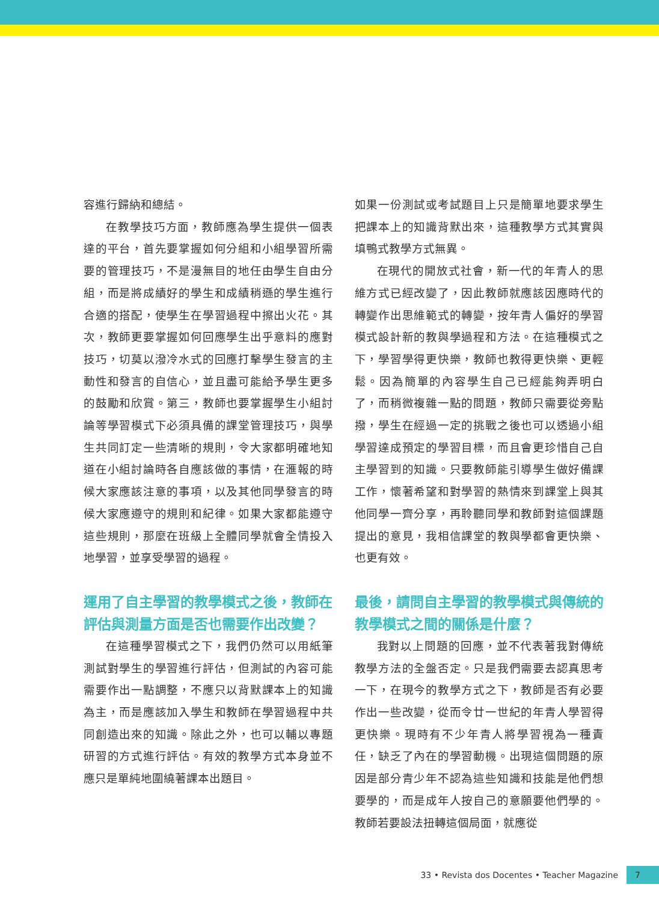容進行歸納和總結。
在教學技巧方面，教師應為學生提供一個表達的平台，首先要掌握如何分組和小組學習所需要的管理技巧，不是漫無目的地任由學生自由分組，而是將成績好的學生和成績稍遜的學生進行合適的搭配，使學生在學習過程中擦出火花。其次，教師更要掌握如何回應學生出乎意料的應對技巧，切莫以潑冷水式的回應打擊學生發言的主動性和發言的自信心，並且盡可能給予學生更多的鼓勵和欣賞。第三，教師也要掌握學生小組討論等學習模式下必須具備的課堂管理技巧，與學生共同訂定一些清晰的規則，令大家都明確地知道在小組討論時各自應該做的事情，在滙報的時候大家應該注意的事項，以及其他同學發言的時候大家應遵守的規則和紀律。如果大家都能遵守這些規則，那麼在班級上全體同學就會全情投入地學習，並享受學習的過程。
運用了自主學習的教學模式之後，教師在評估與測量方面是否也需要作出改變？
在這種學習模式之下，我們仍然可以用紙筆測試對學生的學習進行評估，但測試的內容可能需要作出一點調整，不應只以背默課本上的知識為主，而是應該加入學生和教師在學習過程中共同創造出來的知識。除此之外，也可以輔以專題研習的方式進行評估。有效的教學方式本身並不應只是單純地圍繞著課本出題目。
如果一份測試或考試題目上只是簡單地要求學生把課本上的知識背默出來，這種教學方式其實與填鴨式教學方式無異。
在現代的開放式社會，新一代的年青人的思維方式已經改變了，因此教師就應該因應時代的轉變作出思維範式的轉變，按年青人偏好的學習模式設計新的教與學過程和方法。在這種模式之下，學習學得更快樂，教師也教得更快樂、更輕鬆。因為簡單的內容學生自己已經能夠弄明白了，而稍微複雜一點的問題，教師只需要從旁點撥，學生在經過一定的挑戰之後也可以透過小組學習達成預定的學習目標，而且會更珍惜自己自主學習到的知識。只要教師能引導學生做好備課工作，懷著希望和對學習的熱情來到課堂上與其他同學一齊分享，再聆聽同學和教師對這個課題提出的意見，我相信課堂的教與學都會更快樂、也更有效。
最後，請問自主學習的教學模式與傳統的教學模式之間的關係是什麼？
我對以上問題的回應，並不代表著我對傳統教學方法的全盤否定。只是我們需要去認真思考一下，在現今的教學方式之下，教師是否有必要作出一些改變，從而令廿一世紀的年青人學習得更快樂。現時有不少年青人將學習視為一種責任，缺乏了內在的學習動機。出現這個問題的原因是部分青少年不認為這些知識和技能是他們想要學的，而是成年人按自己的意願要他們學的。教師若要設法扭轉這個局面，就應從
33 • Revista dos Docentes • Teacher Magazine 7